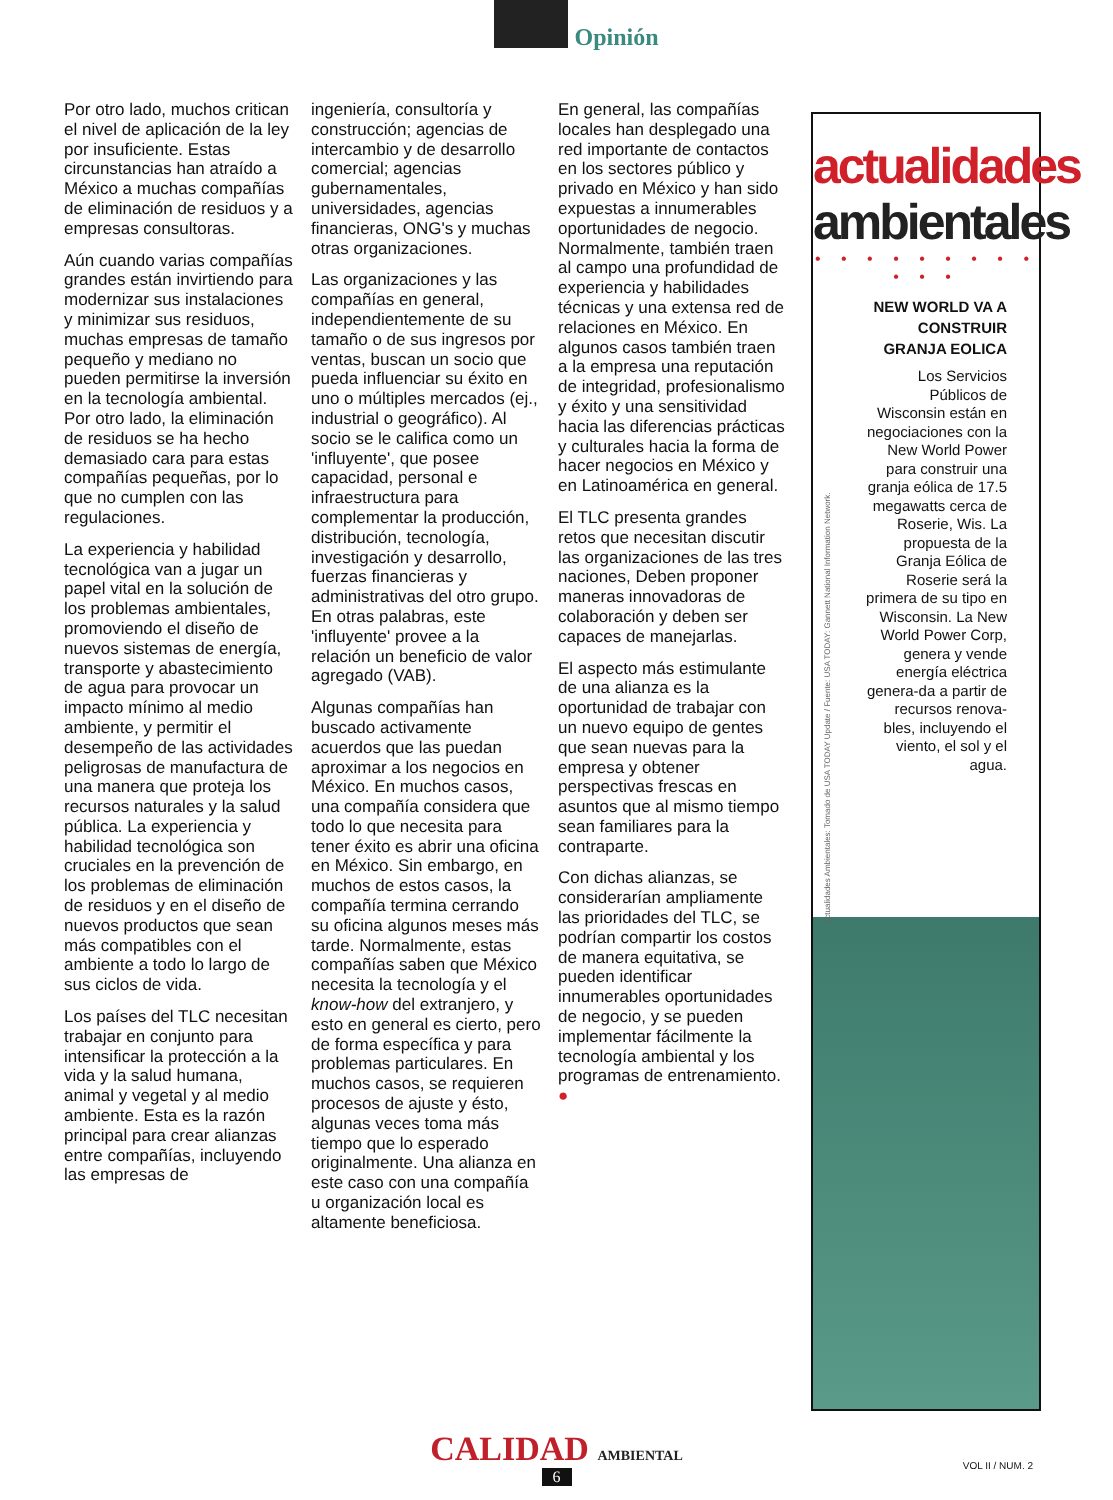Opinión
Por otro lado, muchos critican el nivel de aplicación de la ley por insuficiente. Estas circunstancias han atraído a México a muchas compañías de eliminación de residuos y a empresas consultoras.
Aún cuando varias compañías grandes están invirtiendo para modernizar sus instalaciones y minimizar sus residuos, muchas empresas de tamaño pequeño y mediano no pueden permitirse la inversión en la tecnología ambiental. Por otro lado, la eliminación de residuos se ha hecho demasiado cara para estas compañías pequeñas, por lo que no cumplen con las regulaciones.
La experiencia y habilidad tecnológica van a jugar un papel vital en la solución de los problemas ambientales, promoviendo el diseño de nuevos sistemas de energía, transporte y abastecimiento de agua para provocar un impacto mínimo al medio ambiente, y permitir el desempeño de las actividades peligrosas de manufactura de una manera que proteja los recursos naturales y la salud pública. La experiencia y habilidad tecnológica son cruciales en la prevención de los problemas de eliminación de residuos y en el diseño de nuevos productos que sean más compatibles con el ambiente a todo lo largo de sus ciclos de vida.
Los países del TLC necesitan trabajar en conjunto para intensificar la protección a la vida y la salud humana, animal y vegetal y al medio ambiente. Esta es la razón principal para crear alianzas entre compañías, incluyendo las empresas de
ingeniería, consultoría y construcción; agencias de intercambio y de desarrollo comercial; agencias gubernamentales, universidades, agencias financieras, ONG's y muchas otras organizaciones.
Las organizaciones y las compañías en general, independientemente de su tamaño o de sus ingresos por ventas, buscan un socio que pueda influenciar su éxito en uno o múltiples mercados (ej., industrial o geográfico). Al socio se le califica como un 'influyente', que posee capacidad, personal e infraestructura para complementar la producción, distribución, tecnología, investigación y desarrollo, fuerzas financieras y administrativas del otro grupo. En otras palabras, este 'influyente' provee a la relación un beneficio de valor agregado (VAB).
Algunas compañías han buscado activamente acuerdos que las puedan aproximar a los negocios en México. En muchos casos, una compañía considera que todo lo que necesita para tener éxito es abrir una oficina en México. Sin embargo, en muchos de estos casos, la compañía termina cerrando su oficina algunos meses más tarde. Normalmente, estas compañías saben que México necesita la tecnología y el know-how del extranjero, y esto en general es cierto, pero de forma específica y para problemas particulares. En muchos casos, se requieren procesos de ajuste y ésto, algunas veces toma más tiempo que lo esperado originalmente. Una alianza en este caso con una compañía u organización local es altamente beneficiosa.
En general, las compañías locales han desplegado una red importante de contactos en los sectores público y privado en México y han sido expuestas a innumerables oportunidades de negocio. Normalmente, también traen al campo una profundidad de experiencia y habilidades técnicas y una extensa red de relaciones en México. En algunos casos también traen a la empresa una reputación de integridad, profesionalismo y éxito y una sensitividad hacia las diferencias prácticas y culturales hacia la forma de hacer negocios en México y en Latinoamérica en general.
El TLC presenta grandes retos que necesitan discutir las organizaciones de las tres naciones, Deben proponer maneras innovadoras de colaboración y deben ser capaces de manejarlas.
El aspecto más estimulante de una alianza es la oportunidad de trabajar con un nuevo equipo de gentes que sean nuevas para la empresa y obtener perspectivas frescas en asuntos que al mismo tiempo sean familiares para la contraparte.
Con dichas alianzas, se considerarían ampliamente las prioridades del TLC, se podrían compartir los costos de manera equitativa, se pueden identificar innumerables oportunidades de negocio, y se pueden implementar fácilmente la tecnología ambiental y los programas de entrenamiento. ●
actualidades
ambientales
• • • • • • • • • • • •
Actualidades Ambientales: Tomado de USA TODAY Update / Fuente: USA TODAY: Gannett National Information Network.
NEW WORLD VA A CONSTRUIR GRANJA EOLICA
Los Servicios Públicos de Wisconsin están en negociaciones con la New World Power para construir una granja eólica de 17.5 megawatts cerca de Roserie, Wis. La propuesta de la Granja Eólica de Roserie será la primera de su tipo en Wisconsin. La New World Power Corp, genera y vende energía eléctrica genera-da a partir de recursos renova-bles, incluyendo el viento, el sol y el agua.
CALIDAD AMBIENTAL
6
VOL II / NUM. 2